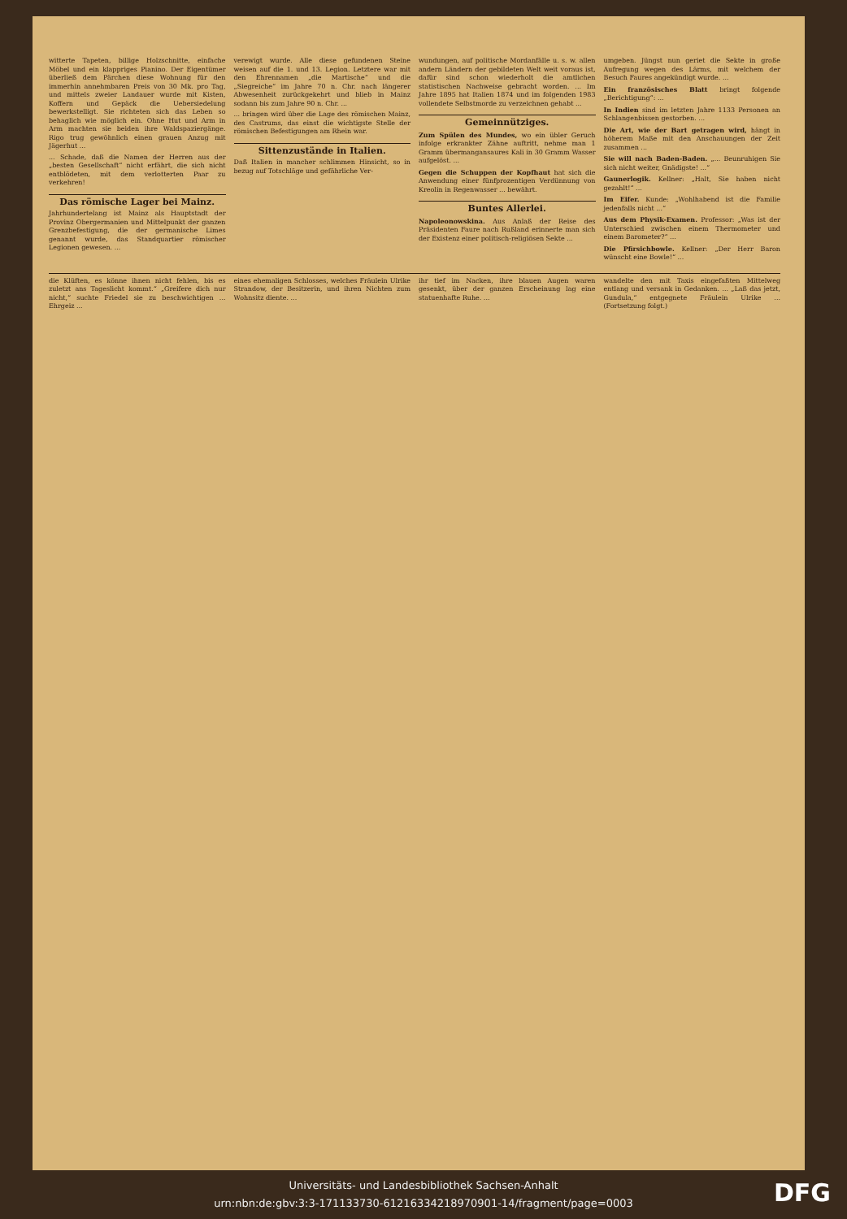witterte Tapeten, billige Holzschnitte, einfache Möbel und ein klappriges Pianino. Der Eigentümer überließ dem Pärchen diese Wohnung für den immerhin annehmbaren Preis von 30 Mk. pro Tag, und mittels zweier Landauer wurde mit Kisten, Koffern und Gepäck die Uebersiedelung bewerkstelligt. Sie richteten sich das Leben so behaglich wie möglich ein. Ohne Hut und Arm in Arm machten sie beiden ihre Waldspaziergänge. Rigo trug gewöhnlich einen grauen Anzug mit Jägerhut ...
... Schade, daß die Namen der Herren aus der „besten Gesellschaft“ nicht erfährt, die sich nicht entblödeten, mit dem verlotterten Paar zu verkehren!
Das römische Lager bei Mainz.
Jahrhundertelang ist Mainz als Hauptstadt der Provinz Obergermanien und Mittelpunkt der ganzen Grenzbefestigung, die der germanische Limes genannt wurde, das Standquartier römischer Legionen gewesen. ...
verewigt wurde. Alle diese gefundenen Steine weisen auf die 1. und 13. Legion. Letztere war mit den Ehrennamen „die Martische“ und die „Siegreiche“ im Jahre 70 n. Chr. nach längerer Abwesenheit zurückgekehrt und blieb in Mainz sodann bis zum Jahre 90 n. Chr. ...
... bringen wird über die Lage des römischen Mainz, des Castrums, das einst die wichtigste Stelle der römischen Befestigungen am Rhein war.
Sittenzustände in Italien.
Daß Italien in mancher schlimmen Hinsicht, so in bezug auf Totschläge und gefährliche Ver-
wundungen, auf politische Mordanfälle u. s. w. allen andern Ländern der gebildeten Welt weit voraus ist, dafür sind schon wiederholt die amtlichen statistischen Nachweise gebracht worden. ... Im Jahre 1895 hat Italien 1874 und im folgenden 1983 vollendete Selbstmorde zu verzeichnen gehabt ...
Gemeinnütziges.
Zum Spülen des Mundes, wo ein übler Geruch infolge erkrankter Zähne auftritt, nehme man 1 Gramm übermangansaures Kali in 30 Gramm Wasser aufgelöst. ...
Gegen die Schuppen der Kopfhaut hat sich die Anwendung einer fünfprozentigen Verdünnung von Kreolin in Regenwasser ... bewährt.
Buntes Allerlei.
Napoleonowskina. Aus Anlaß der Reise des Präsidenten Faure nach Rußland erinnerte man sich der Existenz einer politisch-religiösen Sekte ...
umgeben. Jüngst nun geriet die Sekte in große Aufregung wegen des Lärms, mit welchem der Besuch Faures angekündigt wurde. ...
Ein französisches Blatt bringt folgende „Berichtigung“: ...
In Indien sind im letzten Jahre 1133 Personen an Schlangenbissen gestorben. ...
Die Art, wie der Bart getragen wird, hängt in höherem Maße mit den Anschauungen der Zeit zusammen ...
Sie will nach Baden-Baden. „... Beunruhigen Sie sich nicht weiter, Gnädigste! ...“
Gaunerlogik. Kellner: „Halt, Sie haben nicht gezahlt!“ ...
Im Eifer. Kunde: „Wohlhabend ist die Familie jedenfalls nicht ...“
Aus dem Physik-Examen. Professor: „Was ist der Unterschied zwischen einem Thermometer und einem Barometer?“ ...
Die Pfirsichbowle. Kellner: „Der Herr Baron wünscht eine Bowle!“ ...
die Klüften, es könne ihnen nicht fehlen, bis es zuletzt ans Tageslicht kommt.“ „Greifere dich nur nicht,“ suchte Friedel sie zu beschwichtigen ... Ehrgeiz ...
eines ehemaligen Schlosses, welches Fräulein Ulrike Strandow, der Besitzerin, und ihren Nichten zum Wohnsitz diente. ...
ihr tief im Nacken, ihre blauen Augen waren gesenkt, über der ganzen Erscheinung lag eine statuenhafte Ruhe. ...
wandelte den mit Taxis eingefaßten Mittelweg entlang und versank in Gedanken. ... „Laß das jetzt, Gundula,“ entgegnete Fräulein Ulrike ... (Fortsetzung folgt.)
Universitäts- und Landesbibliothek Sachsen-Anhalt
urn:nbn:de:gbv:3:3-171133730-612163342189709​01-14/fragment/page=0003
DFG